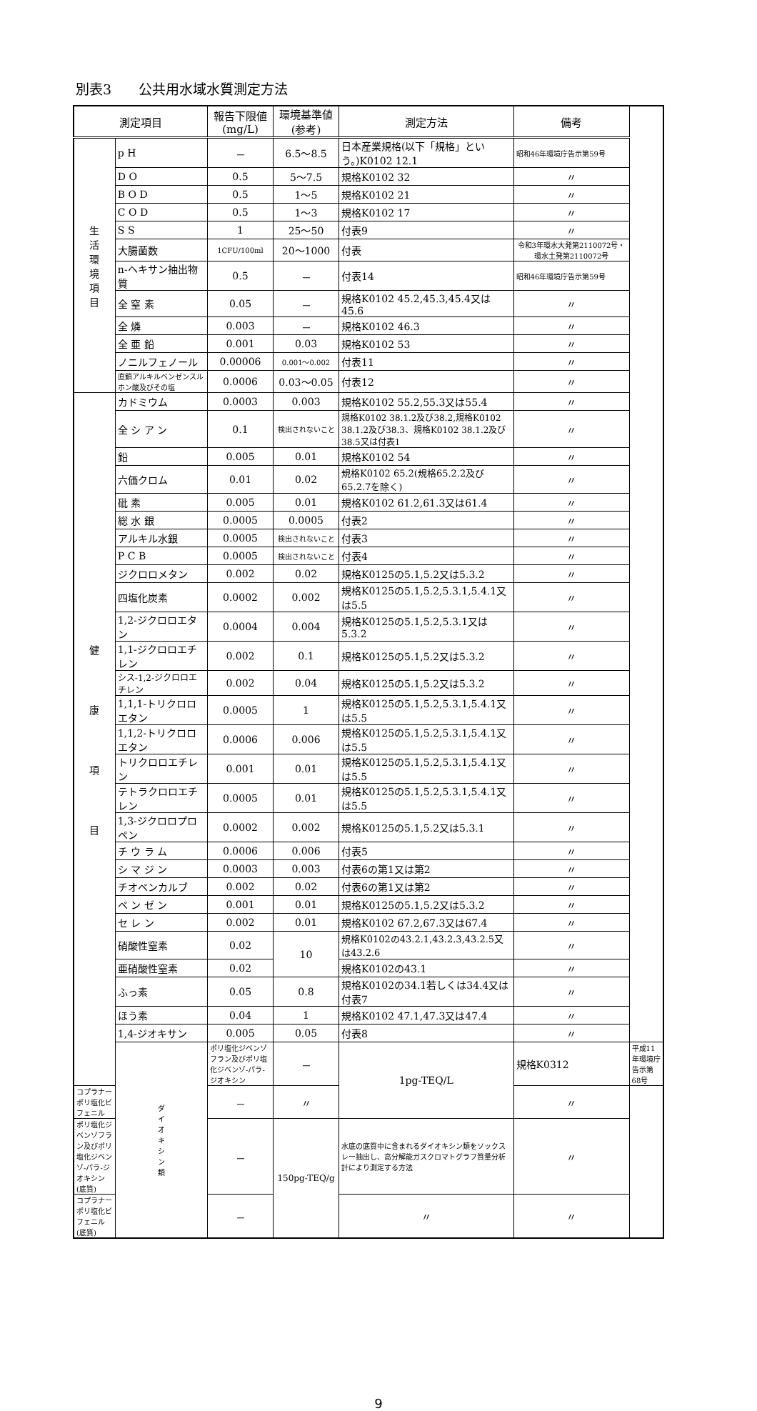別表3　　公共用水域水質測定方法
| 測定項目 | | 報告下限値 (mg/L) | 環境基準値 (参考) | 測定方法 | 備考 | |
| --- | --- | --- | --- | --- | --- | --- |
| 生 活 環 境 項 目 | p H | － | 6.5～8.5 | 日本産業規格(以下「規格」という。)K0102 12.1 | 昭和46年環境庁告示第59号 | |
| | D O | 0.5 | 5～7.5 | 規格K0102 32 | 〃 | |
| | B O D | 0.5 | 1～5 | 規格K0102 21 | 〃 | |
| | C O D | 0.5 | 1～3 | 規格K0102 17 | 〃 | |
| | S S | 1 | 25～50 | 付表9 | 〃 | |
| | 大腸菌数 | 1CFU/100ml | 20～1000 | 付表 | 令和3年環水大発第2110072号・環水土発第2110072号 | |
| | n-ヘキサン抽出物質 | 0.5 | － | 付表14 | 昭和46年環境庁告示第59号 | |
| | 全 窒 素 | 0.05 | － | 規格K0102 45.2,45.3,45.4又は45.6 | 〃 | |
| | 全 燐 | 0.003 | － | 規格K0102 46.3 | 〃 | |
| | 全 亜 鉛 | 0.001 | 0.03 | 規格K0102 53 | 〃 | |
| | ノニルフェノール | 0.00006 | 0.001～0.002 | 付表11 | 〃 | |
| | 直鎖アルキルベンゼンスルホン酸及びその塩 | 0.0006 | 0.03～0.05 | 付表12 | 〃 | |
| 健 康 項 目 | カドミウム | 0.0003 | 0.003 | 規格K0102 55.2,55.3又は55.4 | 〃 | |
| | 全 シ ア ン | 0.1 | 検出されないこと | 規格K0102 38.1.2及び38.2,規格K0102 38.1.2及び38.3、規格K0102 38.1.2及び38.5又は付表1 | 〃 | |
| | 鉛 | 0.005 | 0.01 | 規格K0102 54 | 〃 | |
| | 六価クロム | 0.01 | 0.02 | 規格K0102 65.2(規格65.2.2及び65.2.7を除く) | 〃 | |
| | 砒 素 | 0.005 | 0.01 | 規格K0102 61.2,61.3又は61.4 | 〃 | |
| | 総 水 銀 | 0.0005 | 0.0005 | 付表2 | 〃 | |
| | アルキル水銀 | 0.0005 | 検出されないこと | 付表3 | 〃 | |
| | P C B | 0.0005 | 検出されないこと | 付表4 | 〃 | |
| | ジクロロメタン | 0.002 | 0.02 | 規格K0125の5.1,5.2又は5.3.2 | 〃 | |
| | 四塩化炭素 | 0.0002 | 0.002 | 規格K0125の5.1,5.2,5.3.1,5.4.1又は5.5 | 〃 | |
| | 1,2-ジクロロエタン | 0.0004 | 0.004 | 規格K0125の5.1,5.2,5.3.1又は5.3.2 | 〃 | |
| | 1,1-ジクロロエチレン | 0.002 | 0.1 | 規格K0125の5.1,5.2又は5.3.2 | 〃 | |
| | シス-1,2-ジクロロエチレン | 0.002 | 0.04 | 規格K0125の5.1,5.2又は5.3.2 | 〃 | |
| | 1,1,1-トリクロロエタン | 0.0005 | 1 | 規格K0125の5.1,5.2,5.3.1,5.4.1又は5.5 | 〃 | |
| | 1,1,2-トリクロロエタン | 0.0006 | 0.006 | 規格K0125の5.1,5.2,5.3.1,5.4.1又は5.5 | 〃 | |
| | トリクロロエチレン | 0.001 | 0.01 | 規格K0125の5.1,5.2,5.3.1,5.4.1又は5.5 | 〃 | |
| | テトラクロロエチレン | 0.0005 | 0.01 | 規格K0125の5.1,5.2,5.3.1,5.4.1又は5.5 | 〃 | |
| | 1,3-ジクロロプロペン | 0.0002 | 0.002 | 規格K0125の5.1,5.2又は5.3.1 | 〃 | |
| | チ ウ ラ ム | 0.0006 | 0.006 | 付表5 | 〃 | |
| | シ マ ジ ン | 0.0003 | 0.003 | 付表6の第1又は第2 | 〃 | |
| | チオベンカルブ | 0.002 | 0.02 | 付表6の第1又は第2 | 〃 | |
| | ベ ン ゼ ン | 0.001 | 0.01 | 規格K0125の5.1,5.2又は5.3.2 | 〃 | |
| | セ レ ン | 0.002 | 0.01 | 規格K0102 67.2,67.3又は67.4 | 〃 | |
| | 硝酸性窒素 | 0.02 | 10 | 規格K0102の43.2.1,43.2.3,43.2.5又は43.2.6 | 〃 | |
| | 亜硝酸性窒素 | 0.02 | | 規格K0102の43.1 | 〃 | |
| | ふっ素 | 0.05 | 0.8 | 規格K0102の34.1若しくは34.4又は付表7 | 〃 | |
| | ほう素 | 0.04 | 1 | 規格K0102 47.1,47.3又は47.4 | 〃 | |
| | 1,4-ジオキサン | 0.005 | 0.05 | 付表8 | 〃 | |
| | ダ イ オ キ シ ン 類 | ポリ塩化ジベンゾフラン及びポリ塩化ジベンゾ-パラ-ジオキシン | － | 1pg-TEQ/L | 規格K0312 | 平成11年環境庁告示第68号 |
| コプラナーポリ塩化ビフェニル | | － | 〃 | | 〃 | |
| ポリ塩化ジベンゾフラン及びポリ塩化ジベンゾ-パラ-ジオキシン(底質) | | － | 150pg-TEQ/g | 水底の底質中に含まれるダイオキシン類をソックスレー抽出し、高分解能ガスクロマトグラフ質量分析計により測定する方法 | 〃 | |
| コプラナーポリ塩化ビフェニル(底質) | | － | | 〃 | 〃 | |
9